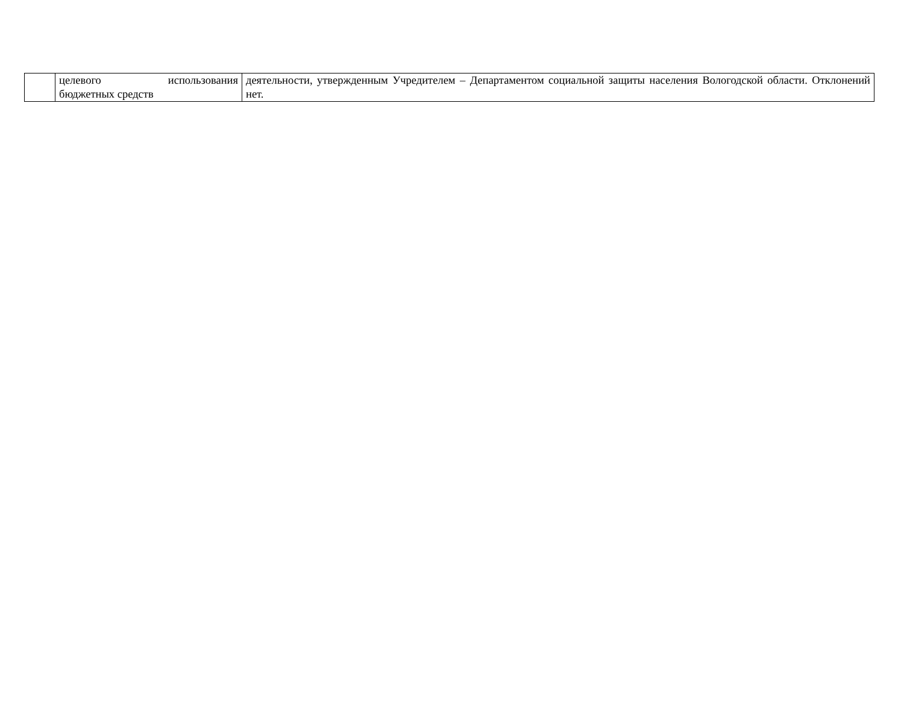| | целевого использования бюджетных средств | деятельности, утвержденным Учредителем – Департаментом социальной защиты населения Вологодской области. Отклонений нет. |